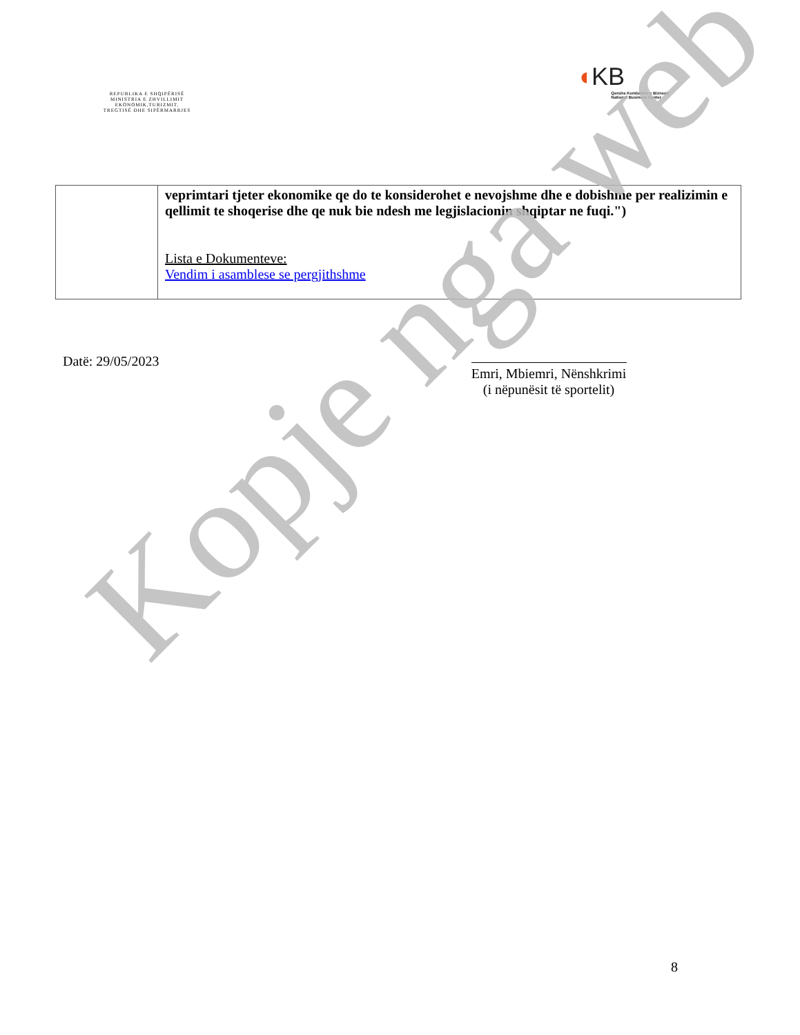REPUBLIKA E SHQIPËRISË
MINISTRIA E ZHVILLIMIT
EKONOMIK,TURIZMIT,
TREGTISË DHE SIPËRMARRJES
◖KB
Qendra Kombëtare e Biznesit
National Business Center
| | veprimtari tjeter ekonomike qe do te konsiderohet e nevojshme dhe e dobishme per realizimin e qellimit te shoqerise dhe qe nuk bie ndesh me legjislacionin shqiptar ne fuqi.") Lista e Dokumenteve: Vendim i asamblese se pergjithshme |
Datë: 29/05/2023
Emri, Mbiemri, Nënshkrimi
(i nëpunësit të sportelit)
Kopje nga web
8